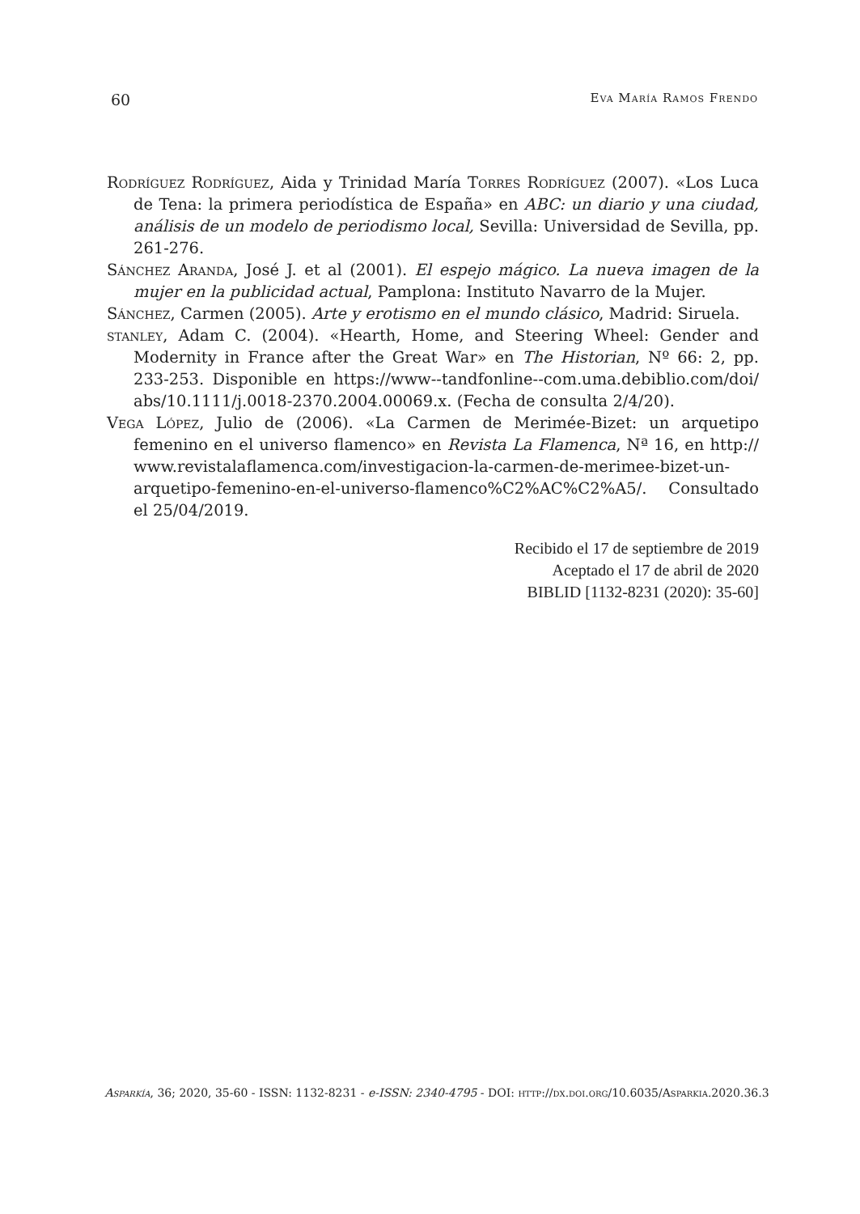60 Eva María Ramos Frendo
Rodríguez Rodríguez, Aida y Trinidad María Torres Rodríguez (2007). «Los Luca de Tena: la primera periodística de España» en ABC: un diario y una ciudad, análisis de un modelo de periodismo local, Sevilla: Universidad de Sevilla, pp. 261-276.
Sánchez Aranda, José J. et al (2001). El espejo mágico. La nueva imagen de la mujer en la publicidad actual, Pamplona: Instituto Navarro de la Mujer.
Sánchez, Carmen (2005). Arte y erotismo en el mundo clásico, Madrid: Siruela.
stanley, Adam C. (2004). «Hearth, Home, and Steering Wheel: Gender and Modernity in France after the Great War» en The Historian, Nº 66: 2, pp. 233-253. Disponible en https://www--tandfonline--com.uma.debiblio.com/doi/ abs/10.1111/j.0018-2370.2004.00069.x. (Fecha de consulta 2/4/20).
Vega López, Julio de (2006). «La Carmen de Merimée-Bizet: un arquetipo femenino en el universo flamenco» en Revista La Flamenca, Nª 16, en http:// www.revistalaflamenca.com/investigacion-la-carmen-de-merimee-bizet-un-arquetipo-femenino-en-el-universo-flamenco%C2%AC%C2%A5/. Consultado el 25/04/2019.
Recibido el 17 de septiembre de 2019
Aceptado el 17 de abril de 2020
BIBLID [1132-8231 (2020): 35-60]
Asparkía, 36; 2020, 35-60 - ISSN: 1132-8231 - e-ISSN: 2340-4795 - DOI: http://dx.doi.org/10.6035/Asparkia.2020.36.3